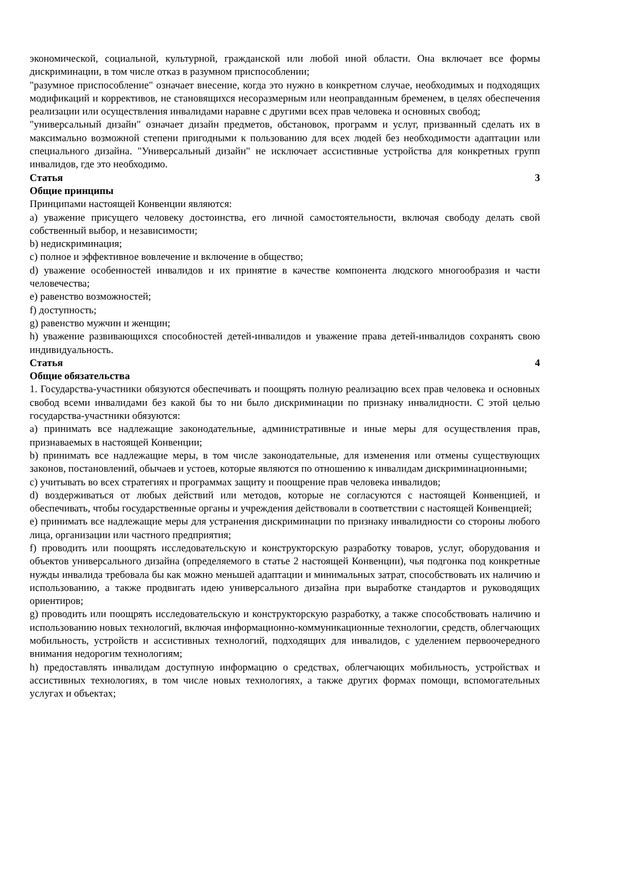экономической, социальной, культурной, гражданской или любой иной области. Она включает все формы дискриминации, в том числе отказ в разумном приспособлении;
"разумное приспособление" означает внесение, когда это нужно в конкретном случае, необходимых и подходящих модификаций и коррективов, не становящихся несоразмерным или неоправданным бременем, в целях обеспечения реализации или осуществления инвалидами наравне с другими всех прав человека и основных свобод;
"универсальный дизайн" означает дизайн предметов, обстановок, программ и услуг, призванный сделать их в максимально возможной степени пригодными к пользованию для всех людей без необходимости адаптации или специального дизайна. "Универсальный дизайн" не исключает ассистивные устройства для конкретных групп инвалидов, где это необходимо.
Статья 3
Общие принципы
Принципами настоящей Конвенции являются:
a) уважение присущего человеку достоинства, его личной самостоятельности, включая свободу делать свой собственный выбор, и независимости;
b) недискриминация;
c) полное и эффективное вовлечение и включение в общество;
d) уважение особенностей инвалидов и их принятие в качестве компонента людского многообразия и части человечества;
e) равенство возможностей;
f) доступность;
g) равенство мужчин и женщин;
h) уважение развивающихся способностей детей-инвалидов и уважение права детей-инвалидов сохранять свою индивидуальность.
Статья 4
Общие обязательства
1. Государства-участники обязуются обеспечивать и поощрять полную реализацию всех прав человека и основных свобод всеми инвалидами без какой бы то ни было дискриминации по признаку инвалидности. С этой целью государства-участники обязуются:
a) принимать все надлежащие законодательные, административные и иные меры для осуществления прав, признаваемых в настоящей Конвенции;
b) принимать все надлежащие меры, в том числе законодательные, для изменения или отмены существующих законов, постановлений, обычаев и устоев, которые являются по отношению к инвалидам дискриминационными;
c) учитывать во всех стратегиях и программах защиту и поощрение прав человека инвалидов;
d) воздерживаться от любых действий или методов, которые не согласуются с настоящей Конвенцией, и обеспечивать, чтобы государственные органы и учреждения действовали в соответствии с настоящей Конвенцией;
e) принимать все надлежащие меры для устранения дискриминации по признаку инвалидности со стороны любого лица, организации или частного предприятия;
f) проводить или поощрять исследовательскую и конструкторскую разработку товаров, услуг, оборудования и объектов универсального дизайна (определяемого в статье 2 настоящей Конвенции), чья подгонка под конкретные нужды инвалида требовала бы как можно меньшей адаптации и минимальных затрат, способствовать их наличию и использованию, а также продвигать идею универсального дизайна при выработке стандартов и руководящих ориентиров;
g) проводить или поощрять исследовательскую и конструкторскую разработку, а также способствовать наличию и использованию новых технологий, включая информационно-коммуникационные технологии, средств, облегчающих мобильность, устройств и ассистивных технологий, подходящих для инвалидов, с уделением первоочередного внимания недорогим технологиям;
h) предоставлять инвалидам доступную информацию о средствах, облегчающих мобильность, устройствах и ассистивных технологиях, в том числе новых технологиях, а также других формах помощи, вспомогательных услугах и объектах;